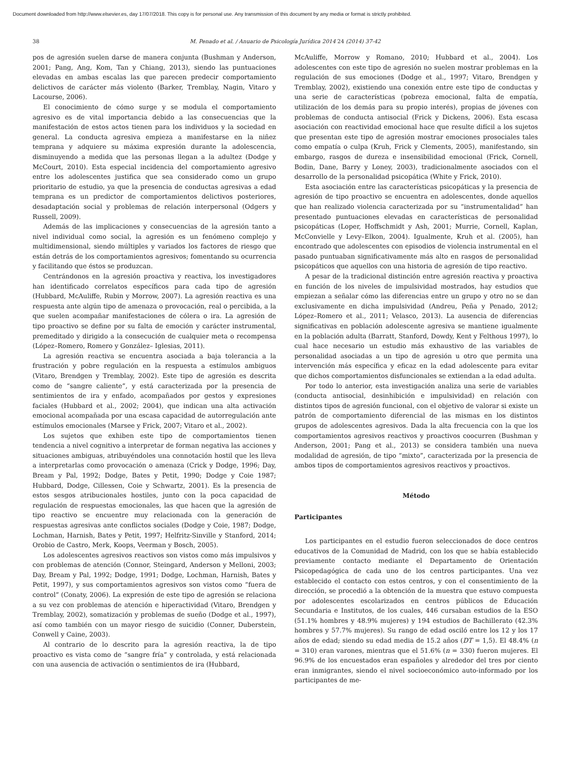Document downloaded from http://www.elsevier.es, day 17/07/2018. This copy is for personal use. Any transmission of this document by any media or format is strictly prohibited.
38 M. Penado et al. / Anuario de Psicología Jurídica 2014 24 (2014) 37-42
pos de agresión suelen darse de manera conjunta (Bushman y Anderson, 2001; Pang, Ang, Kom, Tan y Chiang, 2013), siendo las puntuaciones elevadas en ambas escalas las que parecen predecir comportamiento delictivos de carácter más violento (Barker, Tremblay, Nagin, Vitaro y Lacourse, 2006).
El conocimiento de cómo surge y se modula el comportamiento agresivo es de vital importancia debido a las consecuencias que la manifestación de estos actos tienen para los individuos y la sociedad en general. La conducta agresiva empieza a manifestarse en la niñez temprana y adquiere su máxima expresión durante la adolescencia, disminuyendo a medida que las personas llegan a la adultez (Dodge y McCourt, 2010). Esta especial incidencia del comportamiento agresivo entre los adolescentes justifica que sea considerado como un grupo prioritario de estudio, ya que la presencia de conductas agresivas a edad temprana es un predictor de comportamientos delictivos posteriores, desadaptación social y problemas de relación interpersonal (Odgers y Russell, 2009).
Además de las implicaciones y consecuencias de la agresión tanto a nivel individual como social, la agresión es un fenómeno complejo y multidimensional, siendo múltiples y variados los factores de riesgo que están detrás de los comportamientos agresivos; fomentando su ocurrencia y facilitando que éstos se produzcan.
Centrándonos en la agresión proactiva y reactiva, los investigadores han identificado correlatos específicos para cada tipo de agresión (Hubbard, McAuliffe, Rubin y Morrow, 2007). La agresión reactiva es una respuesta ante algún tipo de amenaza o provocación, real o percibida, a la que suelen acompañar manifestaciones de cólera o ira. La agresión de tipo proactivo se define por su falta de emoción y carácter instrumental, premeditado y dirigido a la consecución de cualquier meta o recompensa (López–Romero, Romero y González– Iglesias, 2011).
La agresión reactiva se encuentra asociada a baja tolerancia a la frustración y pobre regulación en la respuesta a estímulos ambiguos (Vitaro, Brendgen y Tremblay, 2002). Este tipo de agresión es descrita como de “sangre caliente”, y está caracterizada por la presencia de sentimientos de ira y enfado, acompañados por gestos y expresiones faciales (Hubbard et al., 2002; 2004), que indican una alta activación emocional acompañada por una escasa capacidad de autorregulación ante estímulos emocionales (Marsee y Frick, 2007; Vitaro et al., 2002).
Los sujetos que exhiben este tipo de comportamientos tienen tendencia a nivel cognitivo a interpretar de forman negativa las acciones y situaciones ambiguas, atribuyéndoles una connotación hostil que les lleva a interpretarlas como provocación o amenaza (Crick y Dodge, 1996; Day, Bream y Pal, 1992; Dodge, Bates y Petit, 1990; Dodge y Coie 1987; Hubbard, Dodge, Cillessen, Coie y Schwartz, 2001). Es la presencia de estos sesgos atribucionales hostiles, junto con la poca capacidad de regulación de respuestas emocionales, las que hacen que la agresión de tipo reactivo se encuentre muy relacionada con la generación de respuestas agresivas ante conflictos sociales (Dodge y Coie, 1987; Dodge, Lochman, Harnish, Bates y Petit, 1997; Helfritz-Sinville y Stanford, 2014; Orobio de Castro, Merk, Koops, Veerman y Bosch, 2005).
Los adolescentes agresivos reactivos son vistos como más impulsivos y con problemas de atención (Connor, Steingard, Anderson y Melloni, 2003; Day, Bream y Pal, 1992; Dodge, 1991; Dodge, Lochman, Harnish, Bates y Petit, 1997), y sus comportamientos agresivos son vistos como “fuera de control” (Conaty, 2006). La expresión de este tipo de agresión se relaciona a su vez con problemas de atención e hiperactividad (Vitaro, Brendgen y Tremblay, 2002), somatización y problemas de sueño (Dodge et al., 1997), así como también con un mayor riesgo de suicidio (Conner, Duberstein, Conwell y Caine, 2003).
Al contrario de lo descrito para la agresión reactiva, la de tipo proactivo es vista como de “sangre fría” y controlada, y está relacionada con una ausencia de activación o sentimientos de ira (Hubbard,
McAuliffe, Morrow y Romano, 2010; Hubbard et al., 2004). Los adolescentes con este tipo de agresión no suelen mostrar problemas en la regulación de sus emociones (Dodge et al., 1997; Vitaro, Brendgen y Tremblay, 2002), existiendo una conexión entre este tipo de conductas y una serie de características (pobreza emocional, falta de empatía, utilización de los demás para su propio interés), propias de jóvenes con problemas de conducta antisocial (Frick y Dickens, 2006). Esta escasa asociación con reactividad emocional hace que resulte difícil a los sujetos que presentan este tipo de agresión mostrar emociones prosociales tales como empatía o culpa (Kruh, Frick y Clements, 2005), manifestando, sin embargo, rasgos de dureza e insensibilidad emocional (Frick, Cornell, Bodin, Dane, Barry y Loney, 2003), tradicionalmente asociados con el desarrollo de la personalidad psicopática (White y Frick, 2010).
Esta asociación entre las características psicopáticas y la presencia de agresión de tipo proactivo se encuentra en adolescentes, donde aquellos que han realizado violencia caracterizada por su “instrumentalidad” han presentado puntuaciones elevadas en características de personalidad psicopáticas (Loper, Hoffschmidt y Ash, 2001; Murrie, Cornell, Kaplan, McConvielle y Levy–Elkon, 2004). Igualmente, Kruh et al. (2005), han encontrado que adolescentes con episodios de violencia instrumental en el pasado puntuaban significativamente más alto en rasgos de personalidad psicopáticos que aquellos con una historia de agresión de tipo reactivo.
A pesar de la tradicional distinción entre agresión reactiva y proactiva en función de los niveles de impulsividad mostrados, hay estudios que empiezan a señalar cómo las diferencias entre un grupo y otro no se dan exclusivamente en dicha impulsividad (Andreu, Peña y Penado, 2012; López–Romero et al., 2011; Velasco, 2013). La ausencia de diferencias significativas en población adolescente agresiva se mantiene igualmente en la población adulta (Barratt, Stanford, Dowdy, Kent y Felthous 1997), lo cual hace necesario un estudio más exhaustivo de las variables de personalidad asociadas a un tipo de agresión u otro que permita una intervención más específica y eficaz en la edad adolescente para evitar que dichos comportamientos disfuncionales se extiendan a la edad adulta.
Por todo lo anterior, esta investigación analiza una serie de variables (conducta antisocial, desinhibición e impulsividad) en relación con distintos tipos de agresión funcional, con el objetivo de valorar si existe un patrón de comportamiento diferencial de las mismas en los distintos grupos de adolescentes agresivos. Dada la alta frecuencia con la que los comportamientos agresivos reactivos y proactivos coocurren (Bushman y Anderson, 2001; Pang et al., 2013) se considera también una nueva modalidad de agresión, de tipo “mixto”, caracterizada por la presencia de ambos tipos de comportamientos agresivos reactivos y proactivos.
Método
Participantes
Los participantes en el estudio fueron seleccionados de doce centros educativos de la Comunidad de Madrid, con los que se había establecido previamente contacto mediante el Departamento de Orientación Psicopedagógica de cada uno de los centros participantes. Una vez establecido el contacto con estos centros, y con el consentimiento de la dirección, se procedió a la obtención de la muestra que estuvo compuesta por adolescentes escolarizados en centros públicos de Educación Secundaria e Institutos, de los cuales, 446 cursaban estudios de la ESO (51.1% hombres y 48.9% mujeres) y 194 estudios de Bachillerato (42.3% hombres y 57.7% mujeres). Su rango de edad osciló entre los 12 y los 17 años de edad; siendo su edad media de 15.2 años (DT = 1,5). El 48.4% (n = 310) eran varones, mientras que el 51.6% (n = 330) fueron mujeres. El 96.9% de los encuestados eran españoles y alrededor del tres por ciento eran inmigrantes, siendo el nivel socioeconómico auto-informado por los participantes de me-